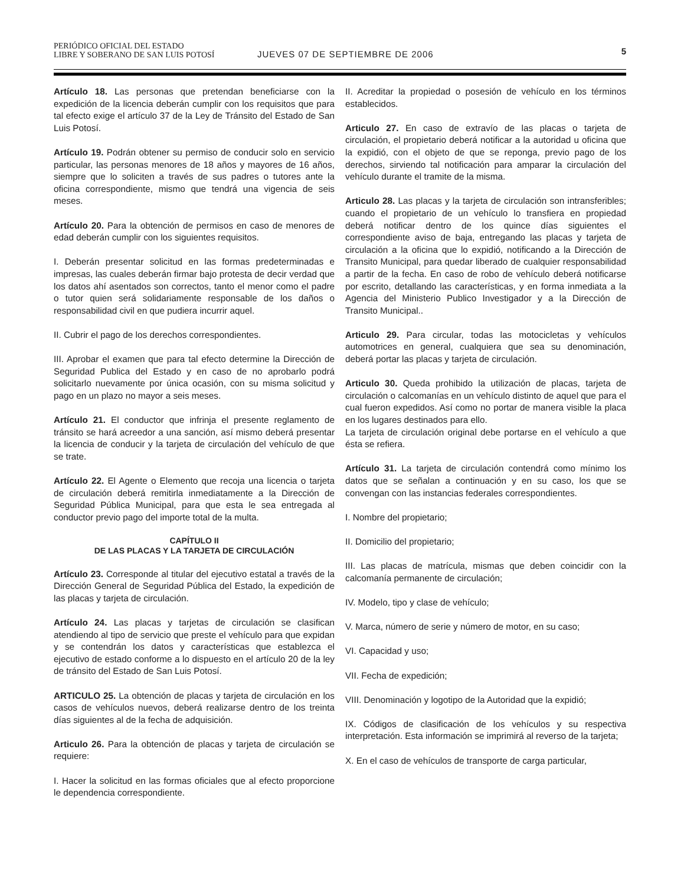PERIÓDICO OFICIAL DEL ESTADO
LIBRE Y SOBERANO DE SAN LUIS POTOSÍ
JUEVES 07 DE SEPTIEMBRE DE 2006
5
Artículo 18. Las personas que pretendan beneficiarse con la expedición de la licencia deberán cumplir con los requisitos que para tal efecto exige el artículo 37 de la Ley de Tránsito del Estado de San Luis Potosí.
Artículo 19. Podrán obtener su permiso de conducir solo en servicio particular, las personas menores de 18 años y mayores de 16 años, siempre que lo soliciten a través de sus padres o tutores ante la oficina correspondiente, mismo que tendrá una vigencia de seis meses.
Artículo 20. Para la obtención de permisos en caso de menores de edad deberán cumplir con los siguientes requisitos.
I. Deberán presentar solicitud en las formas predeterminadas e impresas, las cuales deberán firmar bajo protesta de decir verdad que los datos ahí asentados son correctos, tanto el menor como el padre o tutor quien será solidariamente responsable de los daños o responsabilidad civil en que pudiera incurrir aquel.
II. Cubrir el pago de los derechos correspondientes.
III. Aprobar el examen que para tal efecto determine la Dirección de Seguridad Publica del Estado y en caso de no aprobarlo podrá solicitarlo nuevamente por única ocasión, con su misma solicitud y pago en un plazo no mayor a seis meses.
Artículo 21. El conductor que infrinja el presente reglamento de tránsito se hará acreedor a una sanción, así mismo deberá presentar la licencia de conducir y la tarjeta de circulación del vehículo de que se trate.
Artículo 22. El Agente o Elemento que recoja una licencia o tarjeta de circulación deberá remitirla inmediatamente a la Dirección de Seguridad Pública Municipal, para que esta le sea entregada al conductor previo pago del importe total de la multa.
CAPÍTULO II
DE LAS PLACAS Y LA TARJETA DE CIRCULACIÓN
Artículo 23. Corresponde al titular del ejecutivo estatal a través de la Dirección General de Seguridad Pública del Estado, la expedición de las placas y tarjeta de circulación.
Artículo 24. Las placas y tarjetas de circulación se clasifican atendiendo al tipo de servicio que preste el vehículo para que expidan y se contendrán los datos y características que establezca el ejecutivo de estado conforme a lo dispuesto en el artículo 20 de la ley de tránsito del Estado de San Luis Potosí.
ARTICULO 25. La obtención de placas y tarjeta de circulación en los casos de vehículos nuevos, deberá realizarse dentro de los treinta días siguientes al de la fecha de adquisición.
Articulo 26. Para la obtención de placas y tarjeta de circulación se requiere:
I. Hacer la solicitud en las formas oficiales que al efecto proporcione le dependencia correspondiente.
II. Acreditar la propiedad o posesión de vehículo en los términos establecidos.
Articulo 27. En caso de extravío de las placas o tarjeta de circulación, el propietario deberá notificar a la autoridad u oficina que la expidió, con el objeto de que se reponga, previo pago de los derechos, sirviendo tal notificación para amparar la circulación del vehículo durante el tramite de la misma.
Articulo 28. Las placas y la tarjeta de circulación son intransferibles; cuando el propietario de un vehículo lo transfiera en propiedad deberá notificar dentro de los quince días siguientes el correspondiente aviso de baja, entregando las placas y tarjeta de circulación a la oficina que lo expidió, notificando a la Dirección de Transito Municipal, para quedar liberado de cualquier responsabilidad a partir de la fecha. En caso de robo de vehículo deberá notificarse por escrito, detallando las características, y en forma inmediata a la Agencia del Ministerio Publico Investigador y a la Dirección de Transito Municipal..
Articulo 29. Para circular, todas las motocicletas y vehículos automotrices en general, cualquiera que sea su denominación, deberá portar las placas y tarjeta de circulación.
Articulo 30. Queda prohibido la utilización de placas, tarjeta de circulación o calcomanías en un vehículo distinto de aquel que para el cual fueron expedidos. Así como no portar de manera visible la placa en los lugares destinados para ello.
La tarjeta de circulación original debe portarse en el vehículo a que ésta se refiera.
Artículo 31. La tarjeta de circulación contendrá como mínimo los datos que se señalan a continuación y en su caso, los que se convengan con las instancias federales correspondientes.
I. Nombre del propietario;
II. Domicilio del propietario;
III. Las placas de matrícula, mismas que deben coincidir con la calcomanía permanente de circulación;
IV. Modelo, tipo y clase de vehículo;
V. Marca, número de serie y número de motor, en su caso;
VI. Capacidad y uso;
VII. Fecha de expedición;
VIII. Denominación y logotipo de la Autoridad que la expidió;
IX. Códigos de clasificación de los vehículos y su respectiva interpretación. Esta información se imprimirá al reverso de la tarjeta;
X. En el caso de vehículos de transporte de carga particular,